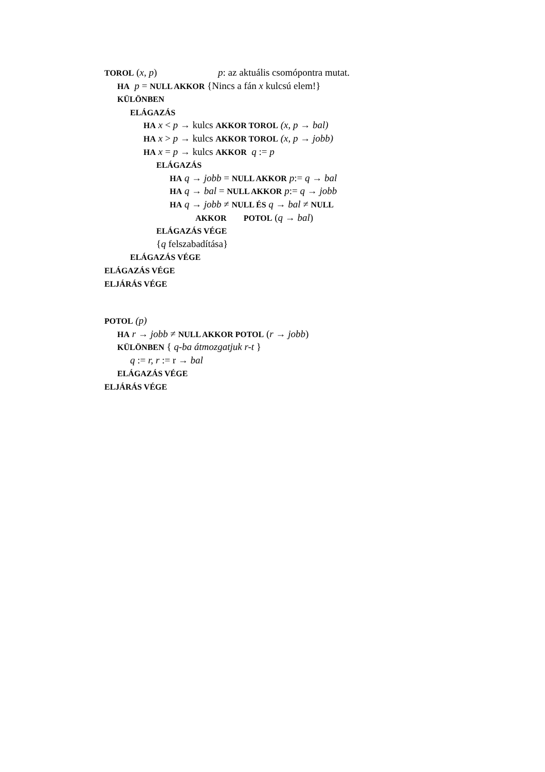TOROL (x, p) p: az aktuális csomópontra mutat.
HA p = NULL AKKOR {Nincs a fán x kulcsú elem!}
KÜLÖNBEN
ELÁGAZÁS
HA x < p → kulcs AKKOR TOROL (x, p → bal)
HA x > p → kulcs AKKOR TOROL (x, p → jobb)
HA x = p → kulcs AKKOR q := p
ELÁGAZÁS
HA q → jobb = NULL AKKOR p:= q → bal
HA q → bal = NULL AKKOR p:= q → jobb
HA q → jobb ≠ NULL ÉS q → bal ≠ NULL
AKKOR POTOL (q → bal)
ELÁGAZÁS VÉGE
{q felszabadítása}
ELÁGAZÁS VÉGE
ELÁGAZÁS VÉGE
ELJÁRÁS VÉGE
POTOL (p)
HA r → jobb ≠ NULL AKKOR POTOL (r → jobb)
KÜLÖNBEN { q-ba átmozgatjuk r-t }
q := r, r := r → bal
ELÁGAZÁS VÉGE
ELJÁRÁS VÉGE